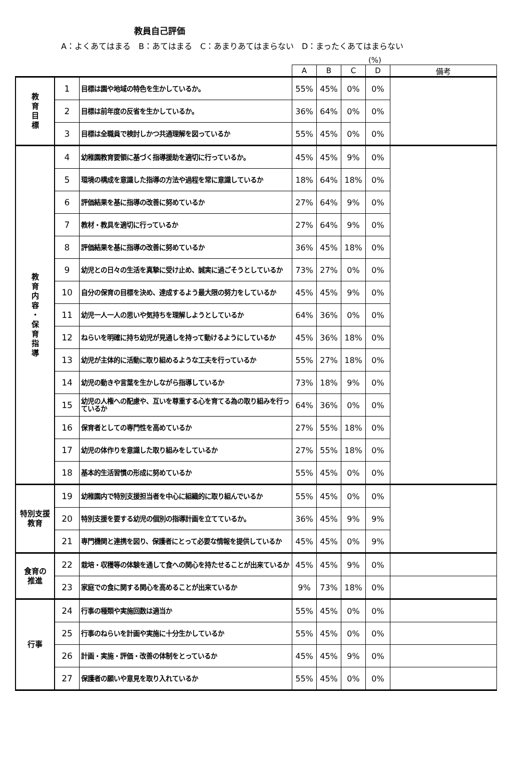教員自己評価
A：よくあてはまる　B：あてはまる　C：あまりあてはまらない　D：まったくあてはまらない
(%)
| | | | A | B | C | D | 備考 |
| --- | --- | --- | --- | --- | --- | --- | --- |
| 教 育 目 標 | 1 | 目標は園や地域の特色を生かしているか。 | 55% | 45% | 0% | 0% | |
| | 2 | 目標は前年度の反省を生かしているか。 | 36% | 64% | 0% | 0% | |
| | 3 | 目標は全職員で検討しかつ共通理解を図っているか | 55% | 45% | 0% | 0% | |
| 教 育 内 容 ・ 保 育 指 導 | 4 | 幼稚園教育要領に基づく指導援助を適切に行っているか。 | 45% | 45% | 9% | 0% | |
| | 5 | 環境の構成を意識した指導の方法や過程を常に意識しているか | 18% | 64% | 18% | 0% | |
| | 6 | 評価結果を基に指導の改善に努めているか | 27% | 64% | 9% | 0% | |
| | 7 | 教材・教具を適切に行っているか | 27% | 64% | 9% | 0% | |
| | 8 | 評価結果を基に指導の改善に努めているか | 36% | 45% | 18% | 0% | |
| | 9 | 幼児との日々の生活を真摯に受け止め、誠実に過ごそうとしているか | 73% | 27% | 0% | 0% | |
| | 10 | 自分の保育の目標を決め、達成するよう最大限の努力をしているか | 45% | 45% | 9% | 0% | |
| | 11 | 幼児一人一人の思いや気持ちを理解しようとしているか | 64% | 36% | 0% | 0% | |
| | 12 | ねらいを明確に持ち幼児が見通しを持って動けるようにしているか | 45% | 36% | 18% | 0% | |
| | 13 | 幼児が主体的に活動に取り組めるような工夫を行っているか | 55% | 27% | 18% | 0% | |
| | 14 | 幼児の動きや言葉を生かしながら指導しているか | 73% | 18% | 9% | 0% | |
| | 15 | 幼児の人権への配慮や、互いを尊重する心を育てる為の取り組みを行っているか | 64% | 36% | 0% | 0% | |
| | 16 | 保育者としての専門性を高めているか | 27% | 55% | 18% | 0% | |
| | 17 | 幼児の体作りを意識した取り組みをしているか | 27% | 55% | 18% | 0% | |
| | 18 | 基本的生活習慣の形成に努めているか | 55% | 45% | 0% | 0% | |
| 特別支援教育 | 19 | 幼稚園内で特別支援担当者を中心に組織的に取り組んでいるか | 55% | 45% | 0% | 0% | |
| | 20 | 特別支援を要する幼児の個別の指導計画を立てているか。 | 36% | 45% | 9% | 9% | |
| | 21 | 専門機関と連携を図り、保護者にとって必要な情報を提供しているか | 45% | 45% | 0% | 9% | |
| 食育の 推進 | 22 | 栽培・収穫等の体験を通して食への関心を持たせることが出来ているか | 45% | 45% | 9% | 0% | |
| | 23 | 家庭での食に関する関心を高めることが出来ているか | 9% | 73% | 18% | 0% | |
| 行事 | 24 | 行事の種類や実施回数は適当か | 55% | 45% | 0% | 0% | |
| | 25 | 行事のねらいを計画や実施に十分生かしているか | 55% | 45% | 0% | 0% | |
| | 26 | 計画・実施・評価・改善の体制をとっているか | 45% | 45% | 9% | 0% | |
| | 27 | 保護者の願いや意見を取り入れているか | 55% | 45% | 0% | 0% | |